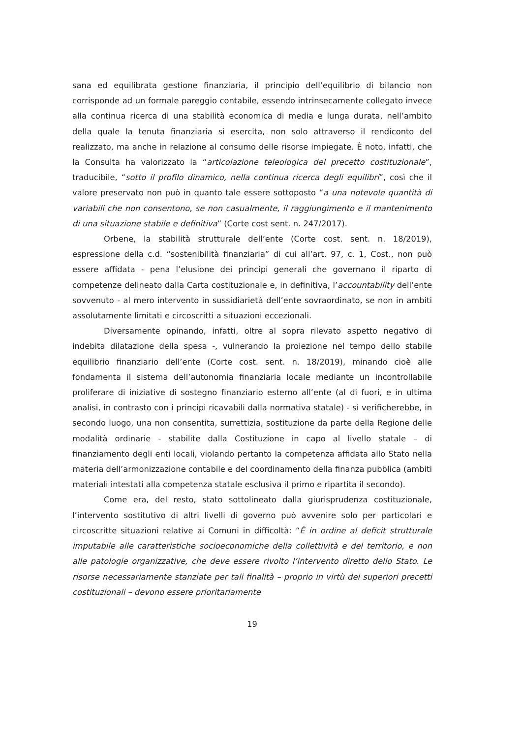sana ed equilibrata gestione finanziaria, il principio dell’equilibrio di bilancio non corrisponde ad un formale pareggio contabile, essendo intrinsecamente collegato invece alla continua ricerca di una stabilità economica di media e lunga durata, nell’ambito della quale la tenuta finanziaria si esercita, non solo attraverso il rendiconto del realizzato, ma anche in relazione al consumo delle risorse impiegate. È noto, infatti, che la Consulta ha valorizzato la “articolazione teleologica del precetto costituzionale”, traducibile, “sotto il profilo dinamico, nella continua ricerca degli equilibri”, così che il valore preservato non può in quanto tale essere sottoposto “a una notevole quantità di variabili che non consentono, se non casualmente, il raggiungimento e il mantenimento di una situazione stabile e definitiva” (Corte cost sent. n. 247/2017).
Orbene, la stabilità strutturale dell’ente (Corte cost. sent. n. 18/2019), espressione della c.d. “sostenibilità finanziaria” di cui all’art. 97, c. 1, Cost., non può essere affidata - pena l’elusione dei principi generali che governano il riparto di competenze delineato dalla Carta costituzionale e, in definitiva, l’accountability dell’ente sovvenuto - al mero intervento in sussidiarietà dell’ente sovraordinato, se non in ambiti assolutamente limitati e circoscritti a situazioni eccezionali.
Diversamente opinando, infatti, oltre al sopra rilevato aspetto negativo di indebita dilatazione della spesa -, vulnerando la proiezione nel tempo dello stabile equilibrio finanziario dell’ente (Corte cost. sent. n. 18/2019), minando cioè alle fondamenta il sistema dell’autonomia finanziaria locale mediante un incontrollabile proliferare di iniziative di sostegno finanziario esterno all’ente (al di fuori, e in ultima analisi, in contrasto con i principi ricavabili dalla normativa statale) - si verificherebbe, in secondo luogo, una non consentita, surrettizia, sostituzione da parte della Regione delle modalità ordinarie - stabilite dalla Costituzione in capo al livello statale – di finanziamento degli enti locali, violando pertanto la competenza affidata allo Stato nella materia dell’armonizzazione contabile e del coordinamento della finanza pubblica (ambiti materiali intestati alla competenza statale esclusiva il primo e ripartita il secondo).
Come era, del resto, stato sottolineato dalla giurisprudenza costituzionale, l’intervento sostitutivo di altri livelli di governo può avvenire solo per particolari e circoscritte situazioni relative ai Comuni in difficoltà: “È in ordine al deficit strutturale imputabile alle caratteristiche socioeconomiche della collettività e del territorio, e non alle patologie organizzative, che deve essere rivolto l’intervento diretto dello Stato. Le risorse necessariamente stanziate per tali finalità – proprio in virtù dei superiori precetti costituzionali – devono essere prioritariamente
19